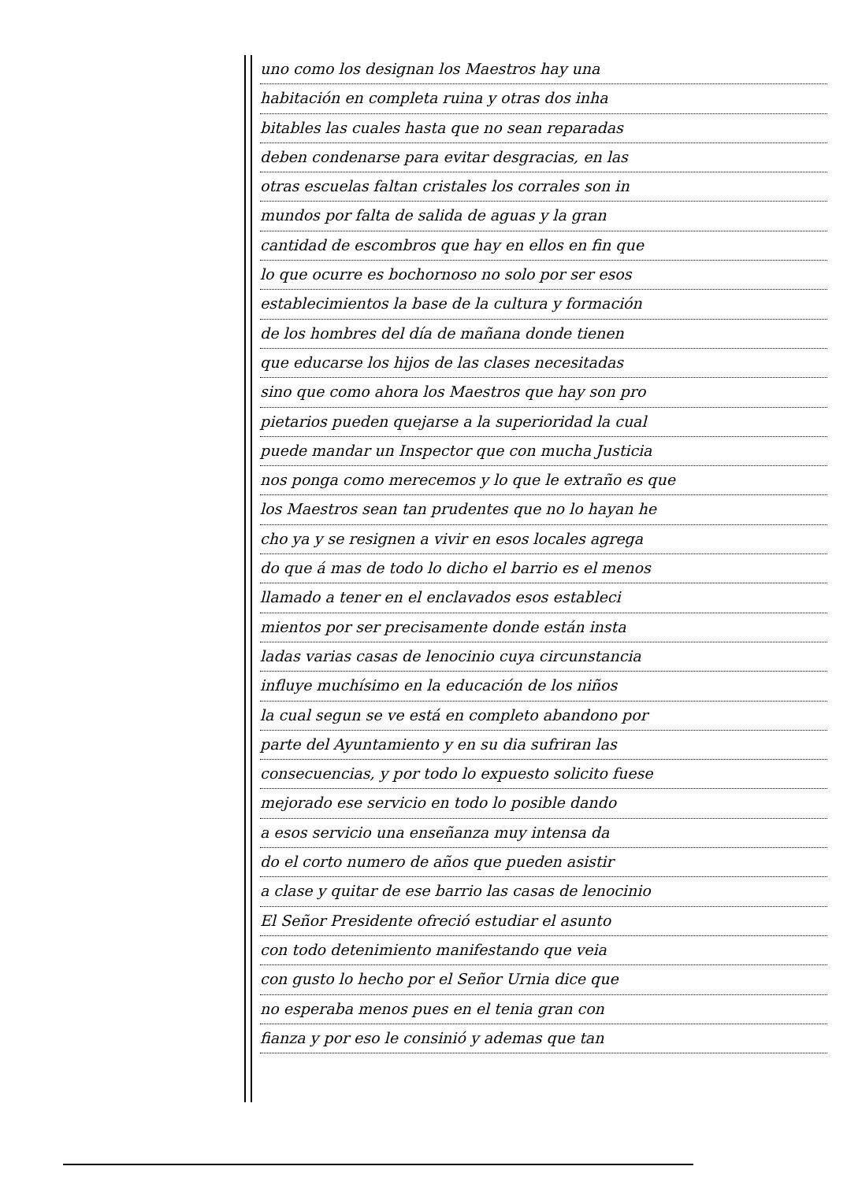uno como los designan los Maestros hay una
habitación en completa ruina y otras dos inha
bitables las cuales hasta que no sean reparadas
deben condenarse para evitar desgracias, en las
otras escuelas faltan cristales los corrales son in
mundos por falta de salida de aguas y la gran
cantidad de escombros que hay en ellos en fin que
lo que ocurre es bochornoso no solo por ser esos
establecimientos la base de la cultura y formación
de los hombres del día de mañana donde tienen
que educarse los hijos de las clases necesitadas
sino que como ahora los Maestros que hay son pro
pietarios pueden quejarse a la superioridad la cual
puede mandar un Inspector que con mucha Justicia
nos ponga como merecemos y lo que le extraño es que
los Maestros sean tan prudentes que no lo hayan he
cho ya y se resignen a vivir en esos locales agrega
do que á mas de todo lo dicho el barrio es el menos
llamado a tener en el enclavados esos estableci
mientos por ser precisamente donde están insta
ladas varias casas de lenocinio cuya circunstancia
influye muchísimo en la educación de los niños
la cual segun se ve está en completo abandono por
parte del Ayuntamiento y en su dia sufriran las
consecuencias, y por todo lo expuesto solicito fuese
mejorado ese servicio en todo lo posible dando
a esos servicio una enseñanza muy intensa da
do el corto numero de años que pueden asistir
a clase y quitar de ese barrio las casas de lenocinio
El Señor Presidente ofreció estudiar el asunto
con todo detenimiento manifestando que veia
con gusto lo hecho por el Señor Urnia dice que
no esperaba menos pues en el tenia gran con
fianza y por eso le consinió y ademas que tan